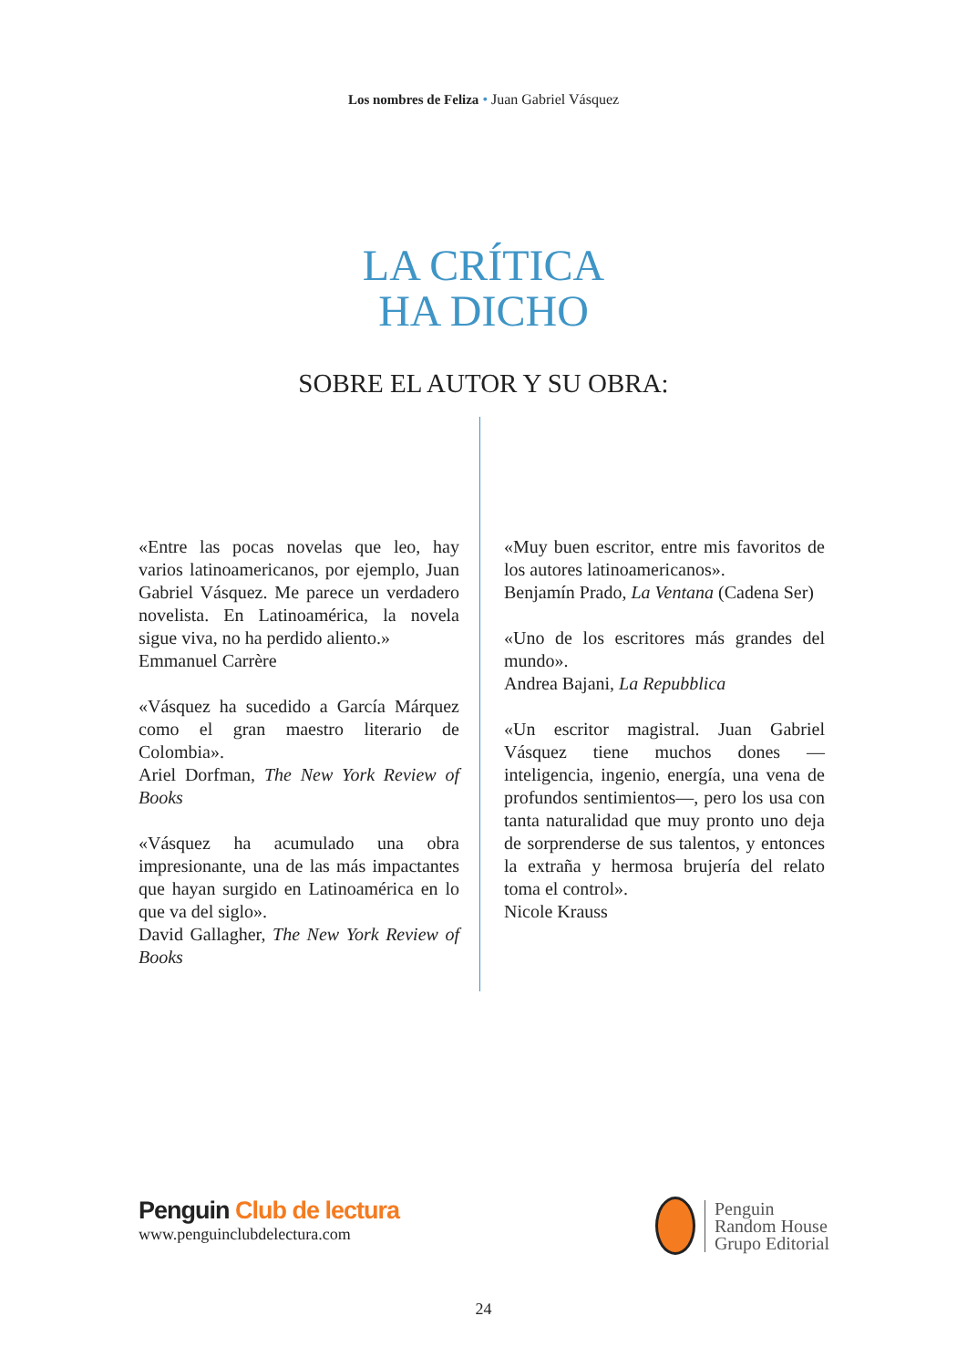Los nombres de Feliza • Juan Gabriel Vásquez
LA CRÍTICA
HA DICHO
SOBRE EL AUTOR Y SU OBRA:
«Entre las pocas novelas que leo, hay varios latinoamericanos, por ejemplo, Juan Gabriel Vásquez. Me parece un verdadero novelista. En Latinoamérica, la novela sigue viva, no ha perdido aliento.»
Emmanuel Carrère
«Vásquez ha sucedido a García Márquez como el gran maestro literario de Colombia».
Ariel Dorfman, The New York Review of Books
«Vásquez ha acumulado una obra impresionante, una de las más impactantes que hayan surgido en Latinoamérica en lo que va del siglo».
David Gallagher, The New York Review of Books
«Muy buen escritor, entre mis favoritos de los autores latinoamericanos».
Benjamín Prado, La Ventana (Cadena Ser)
«Uno de los escritores más grandes del mundo».
Andrea Bajani, La Repubblica
«Un escritor magistral. Juan Gabriel Vásquez tiene muchos dones —inteligencia, ingenio, energía, una vena de profundos sentimientos—, pero los usa con tanta naturalidad que muy pronto uno deja de sorprenderse de sus talentos, y entonces la extraña y hermosa brujería del relato toma el control».
Nicole Krauss
Penguin Club de lectura
www.penguinclubdelectura.com
Penguin
Random House
Grupo Editorial
24